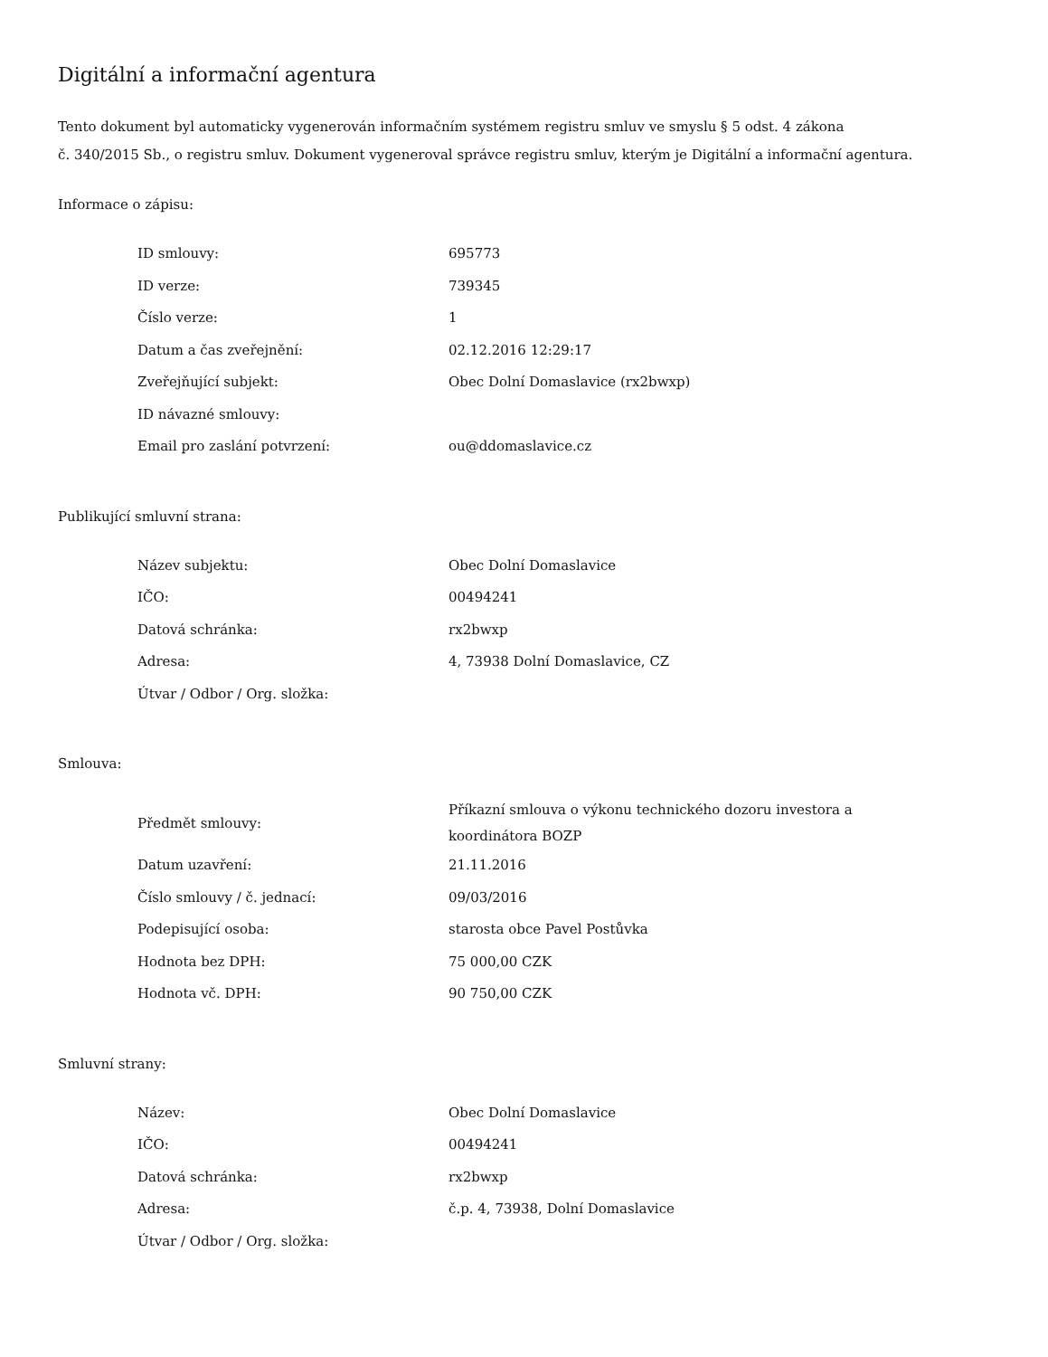Digitální a informační agentura
Tento dokument byl automaticky vygenerován informačním systémem registru smluv ve smyslu § 5 odst. 4 zákona
č. 340/2015 Sb., o registru smluv. Dokument vygeneroval správce registru smluv, kterým je Digitální a informační agentura.
Informace o zápisu:
| ID smlouvy: | 695773 |
| ID verze: | 739345 |
| Číslo verze: | 1 |
| Datum a čas zveřejnění: | 02.12.2016 12:29:17 |
| Zveřejňující subjekt: | Obec Dolní Domaslavice (rx2bwxp) |
| ID návazné smlouvy: | |
| Email pro zaslání potvrzení: | ou@ddomaslavice.cz |
Publikující smluvní strana:
| Název subjektu: | Obec Dolní Domaslavice |
| IČO: | 00494241 |
| Datová schránka: | rx2bwxp |
| Adresa: | 4, 73938 Dolní Domaslavice, CZ |
| Útvar / Odbor / Org. složka: | |
Smlouva:
| Předmět smlouvy: | Příkazní smlouva o výkonu technického dozoru investora a koordinátora BOZP |
| Datum uzavření: | 21.11.2016 |
| Číslo smlouvy / č. jednací: | 09/03/2016 |
| Podepisující osoba: | starosta obce Pavel Postůvka |
| Hodnota bez DPH: | 75 000,00 CZK |
| Hodnota vč. DPH: | 90 750,00 CZK |
Smluvní strany:
| Název: | Obec Dolní Domaslavice |
| IČO: | 00494241 |
| Datová schránka: | rx2bwxp |
| Adresa: | č.p. 4, 73938, Dolní Domaslavice |
| Útvar / Odbor / Org. složka: | |